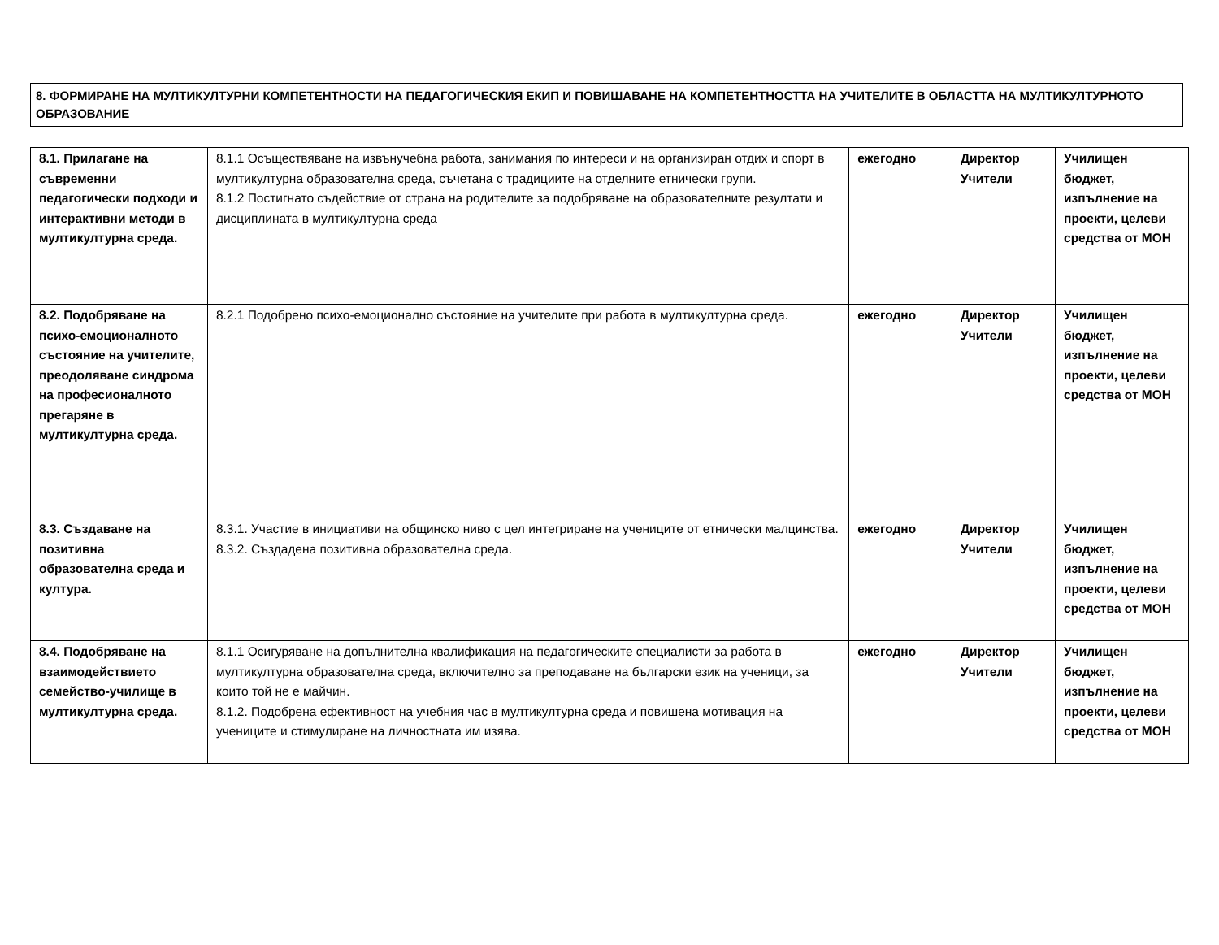8. ФОРМИРАНЕ НА МУЛТИКУЛТУРНИ КОМПЕТЕНТНОСТИ НА ПЕДАГОГИЧЕСКИЯ ЕКИП И ПОВИШАВАНЕ НА КОМПЕТЕНТНОСТТА НА УЧИТЕЛИТЕ В ОБЛАСТТА НА МУЛТИКУЛТУРНОТО ОБРАЗОВАНИЕ
| 8.1. Прилагане на съвременни педагогически подходи и интерактивни методи в мултикултурна среда. | 8.1.1 Осъществяване на извънучебна работа, занимания по интереси и на организиран отдих и спорт в мултикултурна образователна среда, съчетана с традициите на отделните етнически групи. 8.1.2 Постигнато съдействие от страна на родителите за подобряване на образователните резултати и дисциплината в мултикултурна среда | ежегодно | Директор Учители | Училищен бюджет, изпълнение на проекти, целеви средства от МОН |
| 8.2. Подобряване на психо-емоционалното състояние на учителите, преодоляване синдрома на професионалното прегаряне в мултикултурна среда. | 8.2.1 Подобрено психо-емоционално състояние на учителите при работа в мултикултурна среда. | ежегодно | Директор Учители | Училищен бюджет, изпълнение на проекти, целеви средства от МОН |
| 8.3. Създаване на позитивна образователна среда и култура. | 8.3.1. Участие в инициативи на общинско ниво с цел интегриране на учениците от етнически малцинства. 8.3.2. Създадена позитивна образователна среда. | ежегодно | Директор Учители | Училищен бюджет, изпълнение на проекти, целеви средства от МОН |
| 8.4. Подобряване на взаимодействието семейство-училище в мултикултурна среда. | 8.1.1 Осигуряване на допълнителна квалификация на педагогическите специалисти за работа в мултикултурна образователна среда, включително за преподаване на български език на ученици, за които той не е майчин. 8.1.2. Подобрена ефективност на учебния час в мултикултурна среда и повишена мотивация на учениците и стимулиране на личностната им изява. | ежегодно | Директор Учители | Училищен бюджет, изпълнение на проекти, целеви средства от МОН |